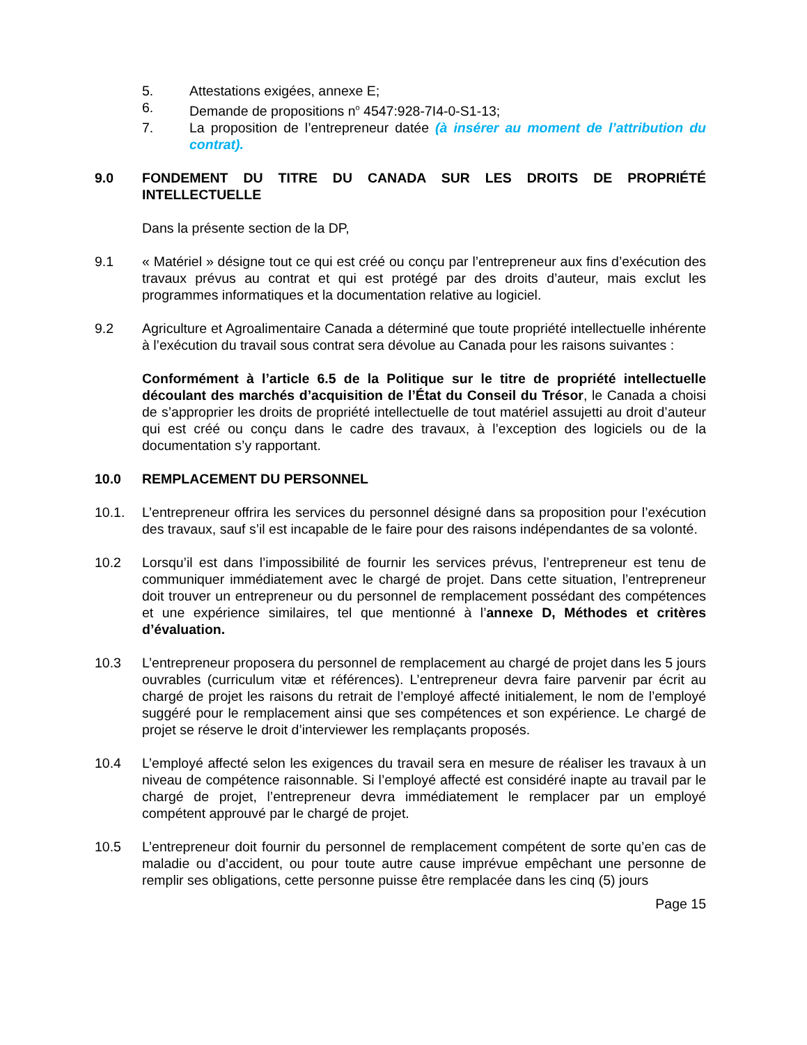5. Attestations exigées, annexe E;
6. Demande de propositions n<sup>o</sup> 4547:928-7I4-0-S1-13;
7. La proposition de l’entrepreneur datée (à insérer au moment de l’attribution du contrat).
9.0 FONDEMENT DU TITRE DU CANADA SUR LES DROITS DE PROPRIÉTÉ INTELLECTUELLE
Dans la présente section de la DP,
9.1 « Matériel » désigne tout ce qui est créé ou conçu par l’entrepreneur aux fins d’exécution des travaux prévus au contrat et qui est protégé par des droits d’auteur, mais exclut les programmes informatiques et la documentation relative au logiciel.
9.2 Agriculture et Agroalimentaire Canada a déterminé que toute propriété intellectuelle inhérente à l’exécution du travail sous contrat sera dévolue au Canada pour les raisons suivantes :
Conformément à l’article 6.5 de la Politique sur le titre de propriété intellectuelle découlant des marchés d’acquisition de l’État du Conseil du Trésor, le Canada a choisi de s’approprier les droits de propriété intellectuelle de tout matériel assujetti au droit d’auteur qui est créé ou conçu dans le cadre des travaux, à l’exception des logiciels ou de la documentation s’y rapportant.
10.0 REMPLACEMENT DU PERSONNEL
10.1. L’entrepreneur offrira les services du personnel désigné dans sa proposition pour l’exécution des travaux, sauf s’il est incapable de le faire pour des raisons indépendantes de sa volonté.
10.2 Lorsqu’il est dans l’impossibilité de fournir les services prévus, l’entrepreneur est tenu de communiquer immédiatement avec le chargé de projet. Dans cette situation, l’entrepreneur doit trouver un entrepreneur ou du personnel de remplacement possédant des compétences et une expérience similaires, tel que mentionné à l’annexe D, Méthodes et critères d’évaluation.
10.3 L’entrepreneur proposera du personnel de remplacement au chargé de projet dans les 5 jours ouvrables (curriculum vitæ et références). L’entrepreneur devra faire parvenir par écrit au chargé de projet les raisons du retrait de l’employé affecté initialement, le nom de l’employé suggéré pour le remplacement ainsi que ses compétences et son expérience. Le chargé de projet se réserve le droit d’interviewer les remplaçants proposés.
10.4 L’employé affecté selon les exigences du travail sera en mesure de réaliser les travaux à un niveau de compétence raisonnable. Si l’employé affecté est considéré inapte au travail par le chargé de projet, l’entrepreneur devra immédiatement le remplacer par un employé compétent approuvé par le chargé de projet.
10.5 L’entrepreneur doit fournir du personnel de remplacement compétent de sorte qu’en cas de maladie ou d’accident, ou pour toute autre cause imprévue empêchant une personne de remplir ses obligations, cette personne puisse être remplacée dans les cinq (5) jours
Page 15